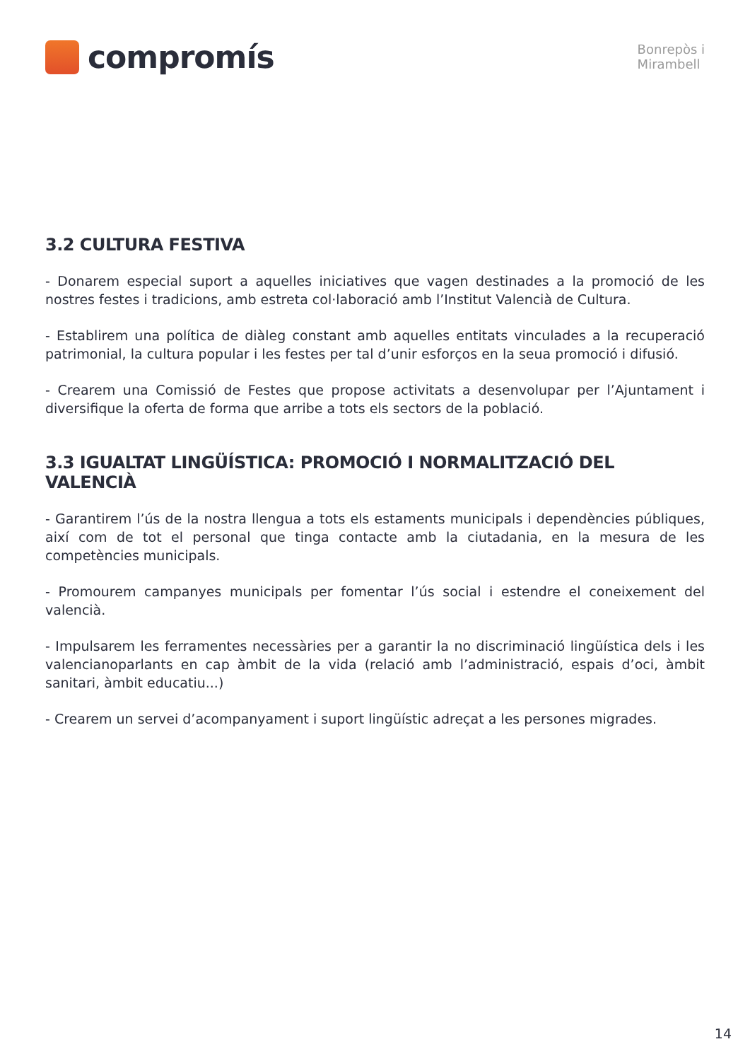compromís
Bonrepòs i
Mirambell
3.2 CULTURA FESTIVA
- Donarem especial suport a aquelles iniciatives que vagen destinades a la promoció de les nostres festes i tradicions, amb estreta col·laboració amb l’Institut Valencià de Cultura.
- Establirem una política de diàleg constant amb aquelles entitats vinculades a la recuperació patrimonial, la cultura popular i les festes per tal d’unir esforços en la seua promoció i difusió.
- Crearem una Comissió de Festes que propose activitats a desenvolupar per l’Ajuntament i diversifique la oferta de forma que arribe a tots els sectors de la població.
3.3 IGUALTAT LINGÜÍSTICA: PROMOCIÓ I NORMALITZACIÓ DEL VALENCIÀ
- Garantirem l’ús de la nostra llengua a tots els estaments municipals i dependències públiques, així com de tot el personal que tinga contacte amb la ciutadania, en la mesura de les competències municipals.
- Promourem campanyes municipals per fomentar l’ús social i estendre el coneixement del valencià.
- Impulsarem les ferramentes necessàries per a garantir la no discriminació lingüística dels i les valencianoparlants en cap àmbit de la vida (relació amb l’administració, espais d’oci, àmbit sanitari, àmbit educatiu...)
- Crearem un servei d’acompanyament i suport lingüístic adreçat a les persones migrades.
14